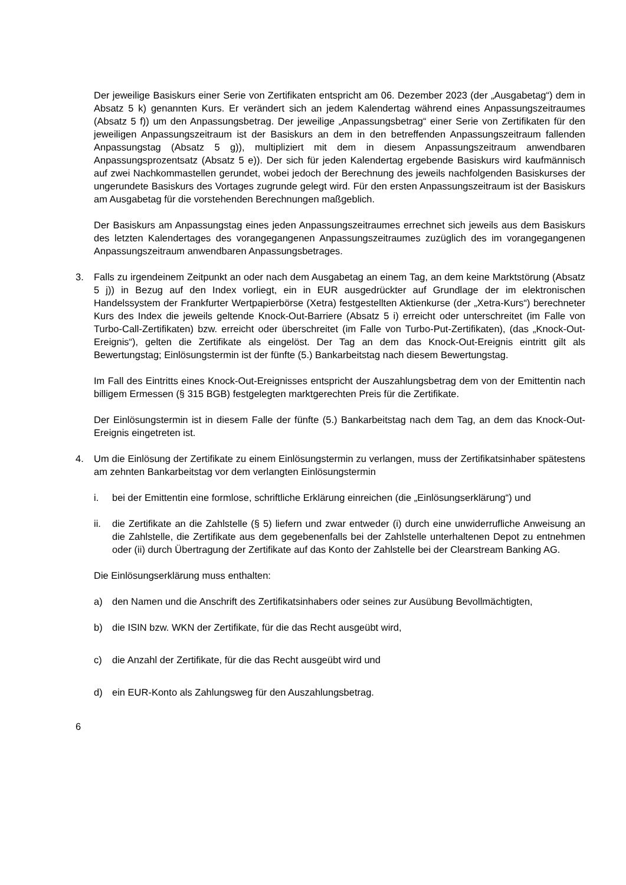Der jeweilige Basiskurs einer Serie von Zertifikaten entspricht am 06. Dezember 2023 (der „Ausgabetag“) dem in Absatz 5 k) genannten Kurs. Er verändert sich an jedem Kalendertag während eines Anpassungszeitraumes (Absatz 5 f)) um den Anpassungsbetrag. Der jeweilige „Anpassungsbetrag“ einer Serie von Zertifikaten für den jeweiligen Anpassungszeitraum ist der Basiskurs an dem in den betreffenden Anpassungszeitraum fallenden Anpassungstag (Absatz 5 g)), multipliziert mit dem in diesem Anpassungszeitraum anwendbaren Anpassungsprozentsatz (Absatz 5 e)). Der sich für jeden Kalendertag ergebende Basiskurs wird kaufmännisch auf zwei Nachkommastellen gerundet, wobei jedoch der Berechnung des jeweils nachfolgenden Basiskurses der ungerundete Basiskurs des Vortages zugrunde gelegt wird. Für den ersten Anpassungszeitraum ist der Basiskurs am Ausgabetag für die vorstehenden Berechnungen maßgeblich.
Der Basiskurs am Anpassungstag eines jeden Anpassungszeitraumes errechnet sich jeweils aus dem Basiskurs des letzten Kalendertages des vorangegangenen Anpassungszeitraumes zuzüglich des im vorangegangenen Anpassungszeitraum anwendbaren Anpassungsbetrages.
3. Falls zu irgendeinem Zeitpunkt an oder nach dem Ausgabetag an einem Tag, an dem keine Marktstörung (Absatz 5 j)) in Bezug auf den Index vorliegt, ein in EUR ausgedrückter auf Grundlage der im elektronischen Handelssystem der Frankfurter Wertpapierbörse (Xetra) festgestellten Aktienkurse (der „Xetra-Kurs“) berechneter Kurs des Index die jeweils geltende Knock-Out-Barriere (Absatz 5 i) erreicht oder unterschreitet (im Falle von Turbo-Call-Zertifikaten) bzw. erreicht oder überschreitet (im Falle von Turbo-Put-Zertifikaten), (das „Knock-Out-Ereignis“), gelten die Zertifikate als eingelöst. Der Tag an dem das Knock-Out-Ereignis eintritt gilt als Bewertungstag; Einlösungstermin ist der fünfte (5.) Bankarbeitstag nach diesem Bewertungstag.
Im Fall des Eintritts eines Knock-Out-Ereignisses entspricht der Auszahlungsbetrag dem von der Emittentin nach billigem Ermessen (§ 315 BGB) festgelegten marktgerechten Preis für die Zertifikate.
Der Einlösungstermin ist in diesem Falle der fünfte (5.) Bankarbeitstag nach dem Tag, an dem das Knock-Out-Ereignis eingetreten ist.
4. Um die Einlösung der Zertifikate zu einem Einlösungstermin zu verlangen, muss der Zertifikatsinhaber spätestens am zehnten Bankarbeitstag vor dem verlangten Einlösungstermin
i. bei der Emittentin eine formlose, schriftliche Erklärung einreichen (die „Einlösungserklärung“) und
ii. die Zertifikate an die Zahlstelle (§ 5) liefern und zwar entweder (i) durch eine unwiderrufliche Anweisung an die Zahlstelle, die Zertifikate aus dem gegebenenfalls bei der Zahlstelle unterhaltenen Depot zu entnehmen oder (ii) durch Übertragung der Zertifikate auf das Konto der Zahlstelle bei der Clearstream Banking AG.
Die Einlösungserklärung muss enthalten:
a) den Namen und die Anschrift des Zertifikatsinhabers oder seines zur Ausübung Bevollmächtigten,
b) die ISIN bzw. WKN der Zertifikate, für die das Recht ausgeübt wird,
c) die Anzahl der Zertifikate, für die das Recht ausgeübt wird und
d) ein EUR-Konto als Zahlungsweg für den Auszahlungsbetrag.
6